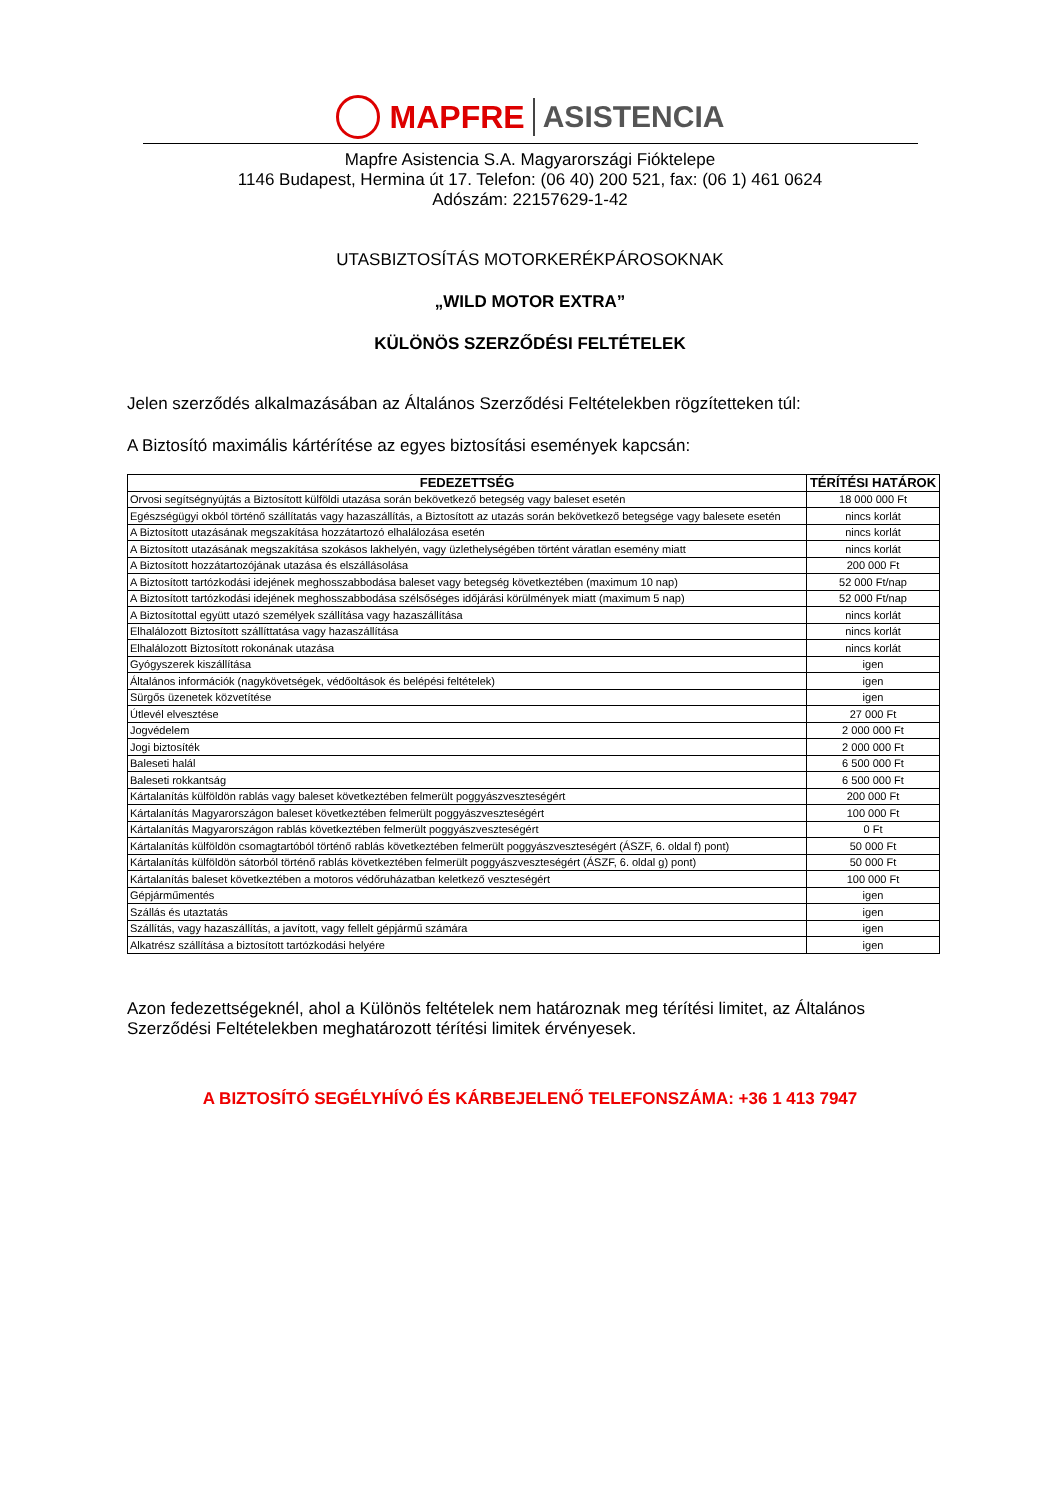MAPFRE ASISTENCIA
Mapfre Asistencia S.A. Magyarországi Fióktelepe
1146 Budapest, Hermina út 17. Telefon: (06 40) 200 521, fax: (06 1) 461 0624
Adószám: 22157629-1-42
UTASBIZTOSÍTÁS MOTORKERÉKPÁROSOKNAK
„WILD MOTOR EXTRA”
KÜLÖNÖS SZERZŐDÉSI FELTÉTELEK
Jelen szerződés alkalmazásában az Általános Szerződési Feltételekben rögzítetteken túl:
A Biztosító maximális kártérítése az egyes biztosítási események kapcsán:
| FEDEZETTSÉG | TÉRÍTÉSI HATÁROK |
| --- | --- |
| Orvosi segítségnyújtás a Biztosított külföldi utazása során bekövetkező betegség vagy baleset esetén | 18 000 000 Ft |
| Egészségügyi okból történő szállítatás vagy hazaszállítás, a Biztosított az utazás során bekövetkező betegsége vagy balesete esetén | nincs korlát |
| A Biztosított utazásának megszakítása hozzátartozó elhalálozása esetén | nincs korlát |
| A Biztosított utazásának megszakítása szokásos lakhelyén, vagy üzlethelységében történt váratlan esemény miatt | nincs korlát |
| A Biztosított hozzátartozójának utazása és elszállásolása | 200 000 Ft |
| A Biztosított tartózkodási idejének meghosszabbodása baleset vagy betegség következtében (maximum 10 nap) | 52 000 Ft/nap |
| A Biztosított tartózkodási idejének meghosszabbodása szélsőséges időjárási körülmények miatt (maximum 5 nap) | 52 000 Ft/nap |
| A Biztosítottal együtt utazó személyek szállítása vagy hazaszállítása | nincs korlát |
| Elhalálozott Biztosított szállíttatása vagy hazaszállítása | nincs korlát |
| Elhalálozott Biztosított rokonának utazása | nincs korlát |
| Gyógyszerek kiszállítása | igen |
| Általános információk (nagykövetségek, védőoltások és belépési feltételek) | igen |
| Sürgős üzenetek közvetítése | igen |
| Útlevél elvesztése | 27 000 Ft |
| Jogvédelem | 2 000 000 Ft |
| Jogi biztosíték | 2 000 000 Ft |
| Baleseti halál | 6 500 000 Ft |
| Baleseti rokkantság | 6 500 000 Ft |
| Kártalanítás külföldön rablás vagy baleset következtében felmerült poggyászveszteségért | 200 000 Ft |
| Kártalanítás Magyarországon baleset következtében felmerült poggyászveszteségért | 100 000 Ft |
| Kártalanítás Magyarországon rablás következtében felmerült poggyászveszteségért | 0 Ft |
| Kártalanítás külföldön csomagtartóból történő rablás következtében felmerült poggyászveszteségért (ÁSZF, 6. oldal f) pont) | 50 000 Ft |
| Kártalanítás külföldön sátorból történő rablás következtében felmerült poggyászveszteségért (ÁSZF, 6. oldal g) pont) | 50 000 Ft |
| Kártalanítás baleset következtében a motoros védőruházatban keletkező veszteségért | 100 000 Ft |
| Gépjárműmentés | igen |
| Szállás és utaztatás | igen |
| Szállítás, vagy hazaszállítás, a javított, vagy fellelt gépjármű számára | igen |
| Alkatrész szállítása a biztosított tartózkodási helyére | igen |
Azon fedezettségeknél, ahol a Különös feltételek nem határoznak meg térítési limitet, az Általános Szerződési Feltételekben meghatározott térítési limitek érvényesek.
A BIZTOSÍTÓ SEGÉLYHÍVÓ ÉS KÁRBEJELENŐ TELEFONSZÁMA: +36 1 413 7947